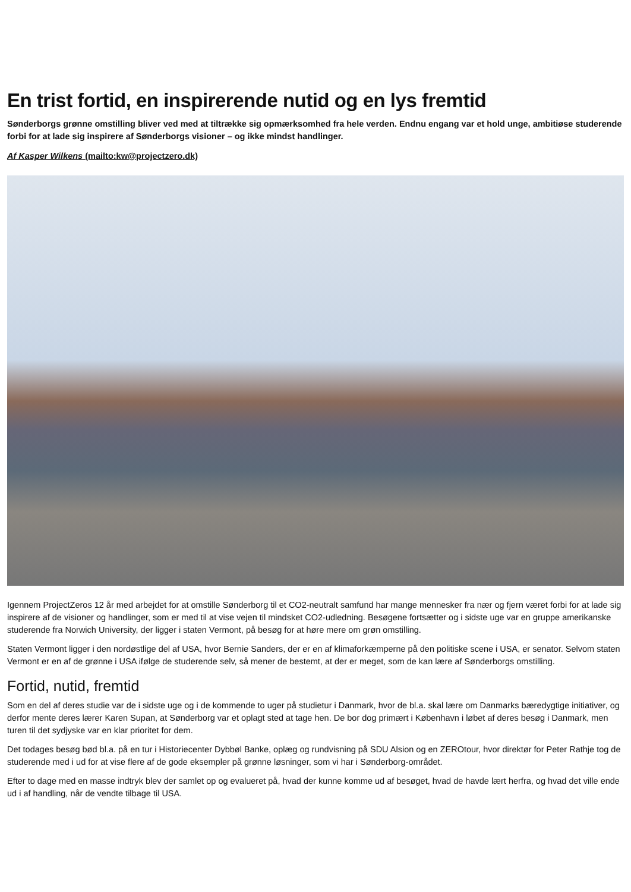En trist fortid, en inspirerende nutid og en lys fremtid
Sønderborgs grønne omstilling bliver ved med at tiltrække sig opmærksomhed fra hele verden. Endnu engang var et hold unge, ambitiøse studerende forbi for at lade sig inspirere af Sønderborgs visioner – og ikke mindst handlinger.
Af Kasper Wilkens (mailto:kw@projectzero.dk)
Igennem ProjectZeros 12 år med arbejdet for at omstille Sønderborg til et CO2-neutralt samfund har mange mennesker fra nær og fjern været forbi for at lade sig inspirere af de visioner og handlinger, som er med til at vise vejen til mindsket CO2-udledning. Besøgene fortsætter og i sidste uge var en gruppe amerikanske studerende fra Norwich University, der ligger i staten Vermont, på besøg for at høre mere om grøn omstilling.
Staten Vermont ligger i den nordøstlige del af USA, hvor Bernie Sanders, der er en af klimaforkæmperne på den politiske scene i USA, er senator. Selvom staten Vermont er en af de grønne i USA ifølge de studerende selv, så mener de bestemt, at der er meget, som de kan lære af Sønderborgs omstilling.
Fortid, nutid, fremtid
Som en del af deres studie var de i sidste uge og i de kommende to uger på studietur i Danmark, hvor de bl.a. skal lære om Danmarks bæredygtige initiativer, og derfor mente deres lærer Karen Supan, at Sønderborg var et oplagt sted at tage hen. De bor dog primært i København i løbet af deres besøg i Danmark, men turen til det sydjyske var en klar prioritet for dem.
Det todages besøg bød bl.a. på en tur i Historiecenter Dybbøl Banke, oplæg og rundvisning på SDU Alsion og en ZEROtour, hvor direktør for Peter Rathje tog de studerende med i ud for at vise flere af de gode eksempler på grønne løsninger, som vi har i Sønderborg-området.
Efter to dage med en masse indtryk blev der samlet op og evalueret på, hvad der kunne komme ud af besøget, hvad de havde lært herfra, og hvad det ville ende ud i af handling, når de vendte tilbage til USA.